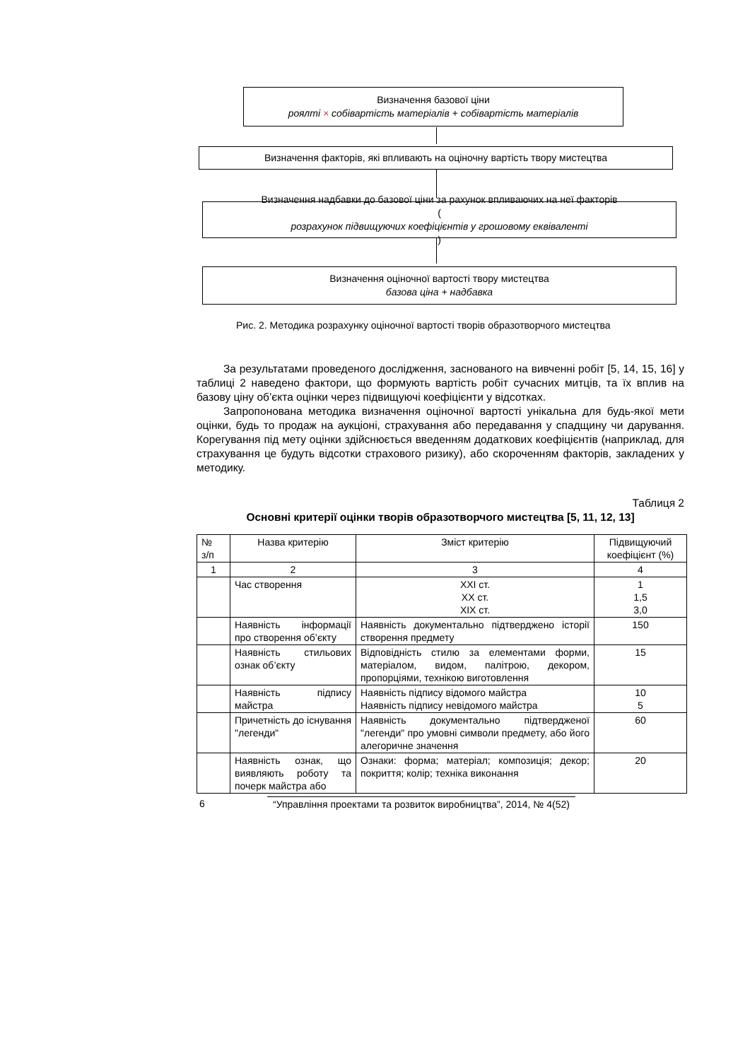Визначення базової ціни
роялті × собівартість матеріалів + собівартість матеріалів
Визначення факторів, які впливають на оціночну вартість твору мистецтва
Визначення надбавки до базової ціни за рахунок впливаючих на неї факторів
(розрахунок підвищуючих коефіцієнтів у грошовому еквіваленті)
Визначення оціночної вартості твору мистецтва
базова ціна + надбавка
Рис. 2. Методика розрахунку оціночної вартості творів образотворчого мистецтва
За результатами проведеного дослідження, заснованого на вивченні робіт [5, 14, 15, 16] у таблиці 2 наведено фактори, що формують вартість робіт сучасних митців, та їх вплив на базову ціну об’єкта оцінки через підвищуючі коефіцієнти у відсотках.
Запропонована методика визначення оціночної вартості унікальна для будь-якої мети оцінки, будь то продаж на аукціоні, страхування або передавання у спадщину чи дарування. Корегування під мету оцінки здійснюється введенням додаткових коефіцієнтів (наприклад, для страхування це будуть відсотки страхового ризику), або скороченням факторів, закладених у методику.
Таблиця 2
Основні критерії оцінки творів образотворчого мистецтва [5, 11, 12, 13]
| № з/п | Назва критерію | Зміст критерію | Підвищуючий коефіцієнт (%) |
| --- | --- | --- | --- |
| 1 | 2 | 3 | 4 |
| | Час створення | XXI ст. XX ст. XIX ст. | 1 1,5 3,0 |
| | Наявність інформації про створення об’єкту | Наявність документально підтверджено історії створення предмету | 150 |
| | Наявність стильових ознак об’єкту | Відповідність стилю за елементами форми, матеріалом, видом, палітрою, декором, пропорціями, технікою виготовлення | 15 |
| | Наявність підпису майстра | Наявність підпису відомого майстра Наявність підпису невідомого майстра | 10 5 |
| | Причетність до існування "легенди" | Наявність документально підтвердженої "легенди" про умовні символи предмету, або його алегоричне значення | 60 |
| | Наявність ознак, що виявляють роботу та почерк майстра або | Ознаки: форма; матеріал; композиція; декор; покриття; колір; техніка виконання | 20 |
6 “Управління проектами та розвиток виробництва”, 2014, № 4(52)